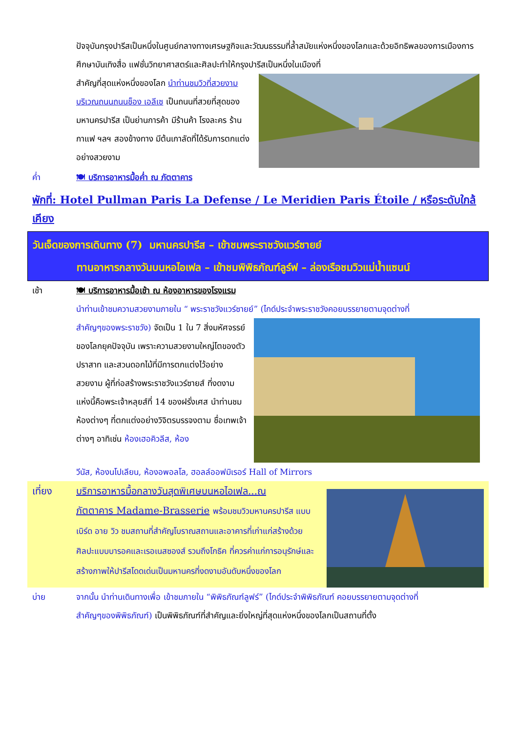ปัจจุบันกรุงปารีสเป็นหนึ่งในศูนย์กลางทางเศรษฐกิจและวัฒนธรรมที่ล้ำสมัยแห่งหนึ่งของโลกและด้วยอิทธิพลของการเมืองการศึกษาบันเทิงสื่อ แฟชั่นวิทยาศาสตร์และศิลปะทำให้กรุงปารีสเป็นหนึ่งในเมืองที่
สำคัญที่สุดแห่งหนึ่งของโลก นำท่านชมวิวที่สวยงามบริเวณถนนถนนช็อง เอลีเซ เป็นถนนที่สวยที่สุดของมหานครปารีส เป็นย่านการค้า มีร้านค้า โรงละคร ร้านกาแฟ ฯลฯ สองข้างทาง มีต้นเกาลัดที่ได้รับการตกแต่งอย่างสวยงาม
ค่ำ 🍽 บริการอาหารมื้อค่ำ ณ ภัตตาคาร
พักที่: Hotel Pullman Paris La Defense / Le Meridien Paris Étoile / หรือระดับใกล้เคียง
วันเจ็ดของการเดินทาง (7) มหานครปารีส – เข้าชมพระราชวังแวร์ซายย์
ทานอาหารกลางวันบนหอไอเฟล – เข้าชมพิพิธภัณฑ์ลูร์ฟ – ล่องเรือชมวิวแม่น้ำแซนน์
เช้า 🍽 บริการอาหารมื้อเช้า ณ ห้องอาหารของโรงแรม
นำท่านเข้าชมความสวยงามภายใน “ พระราชวังแวร์ซายย์” (ไกด์ประจำพระราชวังคอยบรรยายตามจุดต่างที่
สำคัญๆของพระราชวัง) จัดเป็น 1 ใน 7 สิ่งมหัศจรรย์ของโลกยุคปัจจุบัน เพราะความสวยงามใหญ่โตของตัวปราสาท และสวนดอกไม้ที่มีการตกแต่งไว้อย่างสวยงาม ผู้ที่ก่อสร้างพระราชวังแวร์ซายส์ ที่งดงามแห่งนี้คือพระเจ้าหลุยส์ที่ 14 ของฝรั่งเศส นำท่านชมห้องต่างๆ ที่ตกแต่งอย่างวิจิตรบรรจงตาม ชื่อเทพเจ้าต่างๆ อาทิเช่น ห้องเฮอคิวลีส, ห้อง
วีนัส, ห้องนโปเลียน, ห้องอพอลโล, ฮอลล์ออฟมิเรอร์ Hall of Mirrors
เที่ยง บริการอาหารมื้อกลางวันสุดพิเศษบนหอไอเฟล...ณ
ภัตตาคาร Madame-Brasserie พร้อมชมวิวมหานครปารีส แบบเบิร์ด อาย วิว ชมสถานที่สำคัญโบราณสถานและอาคารที่เก่าแก่สร้างด้วยศิลปะแบบบารอคและเรอเนสซองส์ รวมถึงโกธิค ที่ควรค่าแก่การอนุรักษ์และสร้างภาพให้ปารีสโดดเด่นเป็นมหานครที่งดงามอันดับหนึ่งของโลก
บ่าย จากนั้น นำท่านเดินทางเพื่อ เข้าชมภายใน “พิพิธภัณฑ์ลูฟร์” (ไกด์ประจำพิพิธภัณฑ์ คอยบรรยายตามจุดต่างที่
สำคัญๆของพิพิธภัณฑ์) เป็นพิพิธภัณฑ์ที่สำคัญและยิ่งใหญ่ที่สุดแห่งหนึ่งของโลกเป็นสถานที่ตั้ง